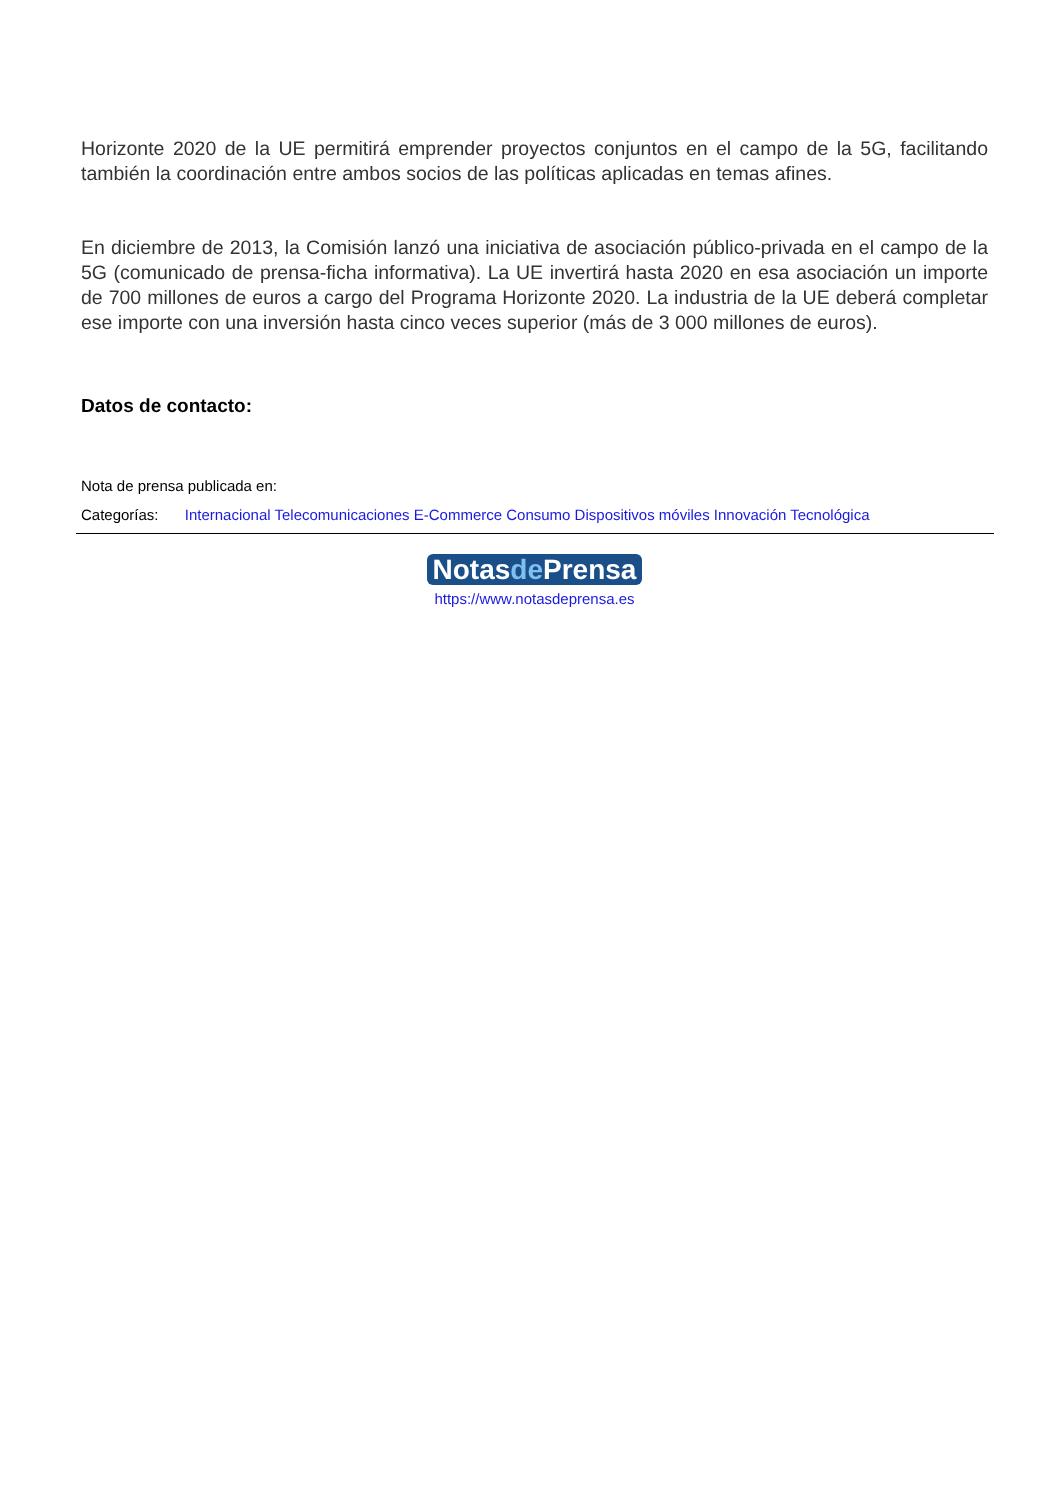Horizonte 2020 de la UE permitirá emprender proyectos conjuntos en el campo de la 5G, facilitando también la coordinación entre ambos socios de las políticas aplicadas en temas afines.
En diciembre de 2013, la Comisión lanzó una iniciativa de asociación público-privada en el campo de la 5G (comunicado de prensa-ficha informativa). La UE invertirá hasta 2020 en esa asociación un importe de 700 millones de euros a cargo del Programa Horizonte 2020. La industria de la UE deberá completar ese importe con una inversión hasta cinco veces superior (más de 3 000 millones de euros).
Datos de contacto:
Nota de prensa publicada en:
Categorías: Internacional Telecomunicaciones E-Commerce Consumo Dispositivos móviles Innovación Tecnológica
Notasde Prensa
https://www.notasdeprensa.es